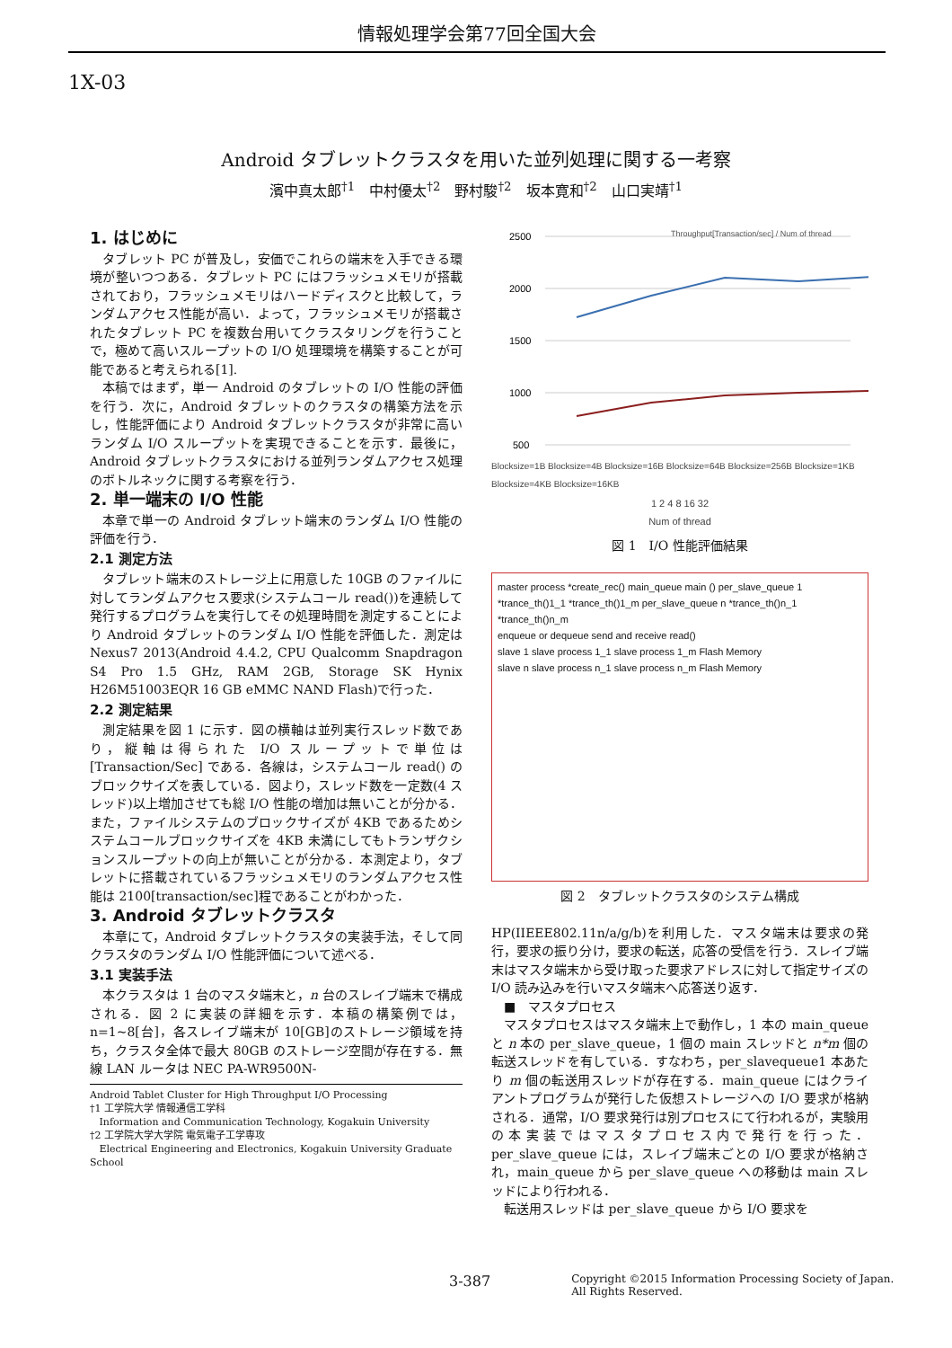情報処理学会第77回全国大会
1X-03
Android タブレットクラスタを用いた並列処理に関する一考察
濱中真太郎<sup>†1</sup>　中村優太<sup>†2</sup>　野村駿<sup>†2</sup>　坂本寛和<sup>†2</sup>　山口実靖<sup>†1</sup>
1. はじめに
タブレット PC が普及し，安価でこれらの端末を入手できる環境が整いつつある．タブレット PC にはフラッシュメモリが搭載されており，フラッシュメモリはハードディスクと比較して，ランダムアクセス性能が高い．よって，フラッシュメモリが搭載されたタブレット PC を複数台用いてクラスタリングを行うことで，極めて高いスループットの I/O 処理環境を構築することが可能であると考えられる[1].
本稿ではまず，単一 Android のタブレットの I/O 性能の評価を行う．次に，Android タブレットのクラスタの構築方法を示し，性能評価により Android タブレットクラスタが非常に高いランダム I/O スループットを実現できることを示す．最後に，Android タブレットクラスタにおける並列ランダムアクセス処理のボトルネックに関する考察を行う．
2. 単一端末の I/O 性能
本章で単一の Android タブレット端末のランダム I/O 性能の評価を行う．
2.1 測定方法
タブレット端末のストレージ上に用意した 10GB のファイルに対してランダムアクセス要求(システムコール read())を連続して発行するプログラムを実行してその処理時間を測定することにより Android タブレットのランダム I/O 性能を評価した．測定は Nexus7 2013(Android 4.4.2, CPU Qualcomm Snapdragon S4 Pro 1.5 GHz, RAM 2GB, Storage SK Hynix H26M51003EQR 16 GB eMMC NAND Flash)で行った．
2.2 測定結果
測定結果を図 1 に示す．図の横軸は並列実行スレッド数であり，縦軸は得られた I/O スループットで単位は [Transaction/Sec] である．各線は，システムコール read() のブロックサイズを表している．図より，スレッド数を一定数(4 スレッド)以上増加させても総 I/O 性能の増加は無いことが分かる．また，ファイルシステムのブロックサイズが 4KB であるためシステムコールブロックサイズを 4KB 未満にしてもトランザクションスループットの向上が無いことが分かる．本測定より，タブレットに搭載されているフラッシュメモリのランダムアクセス性能は 2100[transaction/sec]程であることがわかった．
3. Android タブレットクラスタ
本章にて，Android タブレットクラスタの実装手法，そして同クラスタのランダム I/O 性能評価について述べる．
3.1 実装手法
本クラスタは 1 台のマスタ端末と，n 台のスレイブ端末で構成される．図 2 に実装の詳細を示す．本稿の構築例では，n=1~8[台]，各スレイブ端末が 10[GB]のストレージ領域を持ち，クラスタ全体で最大 80GB のストレージ空間が存在する．無線 LAN ルータは NEC PA-WR9500N-
Android Tablet Cluster for High Throughput I/O Processing
†1 工学院大学 情報通信工学科
Information and Communication Technology, Kogakuin University
†2 工学院大学大学院 電気電子工学専攻
Electrical Engineering and Electronics, Kogakuin University Graduate School
2500
2000
1500
1000
500
Throughput[Transaction/sec] / Num of thread
Blocksize=1B Blocksize=4B Blocksize=16B Blocksize=64B Blocksize=256B Blocksize=1KB Blocksize=4KB Blocksize=16KB
1 2 4 8 16 32
Num of thread
図 1　I/O 性能評価結果
master process *create_rec() main_queue main () per_slave_queue 1 *trance_th()1_1 *trance_th()1_m per_slave_queue n *trance_th()n_1 *trance_th()n_m
enqueue or dequeue send and receive read()
slave 1 slave process 1_1 slave process 1_m Flash Memory
slave n slave process n_1 slave process n_m Flash Memory
図 2　タブレットクラスタのシステム構成
HP(IIEEE802.11n/a/g/b)を利用した．マスタ端末は要求の発行，要求の振り分け，要求の転送，応答の受信を行う．スレイブ端末はマスタ端末から受け取った要求アドレスに対して指定サイズの I/O 読み込みを行いマスタ端末へ応答送り返す．
■　マスタプロセス
マスタプロセスはマスタ端末上で動作し，1 本の main_queue と n 本の per_slave_queue，1 個の main スレッドと n*m 個の転送スレッドを有している．すなわち，per_slavequeue1 本あたり m 個の転送用スレッドが存在する．main_queue にはクライアントプログラムが発行した仮想ストレージへの I/O 要求が格納される．通常，I/O 要求発行は別プロセスにて行われるが，実験用の本実装ではマスタプロセス内で発行を行った．per_slave_queue には，スレイブ端末ごとの I/O 要求が格納され，main_queue から per_slave_queue への移動は main スレッドにより行われる．
転送用スレッドは per_slave_queue から I/O 要求を
3-387
Copyright ©2015 Information Processing Society of Japan.
All Rights Reserved.